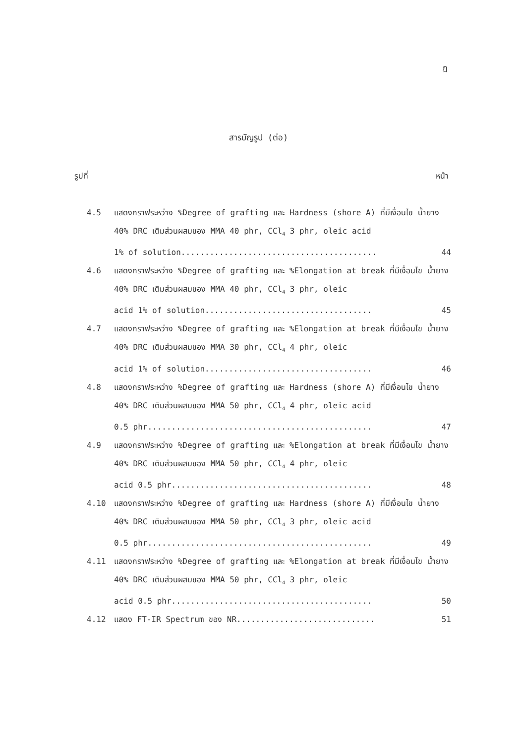ฎ
สารบัญรูป (ต่อ)
รูปที่ หน้า
4.5 แสดงกราฟระหว่าง %Degree of grafting และ Hardness (shore A) ที่มีเงื่อนไข น้ำยาง 40% DRC เติมส่วนผสมของ MMA 40 phr, CCl<sub>4</sub> 3 phr, oleic acid
1% of solution......................................... 44
4.6 แสดงกราฟระหว่าง %Degree of grafting และ %Elongation at break ที่มีเงื่อนไข น้ำยาง 40% DRC เติมส่วนผสมของ MMA 40 phr, CCl<sub>4</sub> 3 phr, oleic
acid 1% of solution................................... 45
4.7 แสดงกราฟระหว่าง %Degree of grafting และ %Elongation at break ที่มีเงื่อนไข น้ำยาง 40% DRC เติมส่วนผสมของ MMA 30 phr, CCl<sub>4</sub> 4 phr, oleic
acid 1% of solution................................... 46
4.8 แสดงกราฟระหว่าง %Degree of grafting และ Hardness (shore A) ที่มีเงื่อนไข น้ำยาง 40% DRC เติมส่วนผสมของ MMA 50 phr, CCl<sub>4</sub> 4 phr, oleic acid
0.5 phr............................................... 47
4.9 แสดงกราฟระหว่าง %Degree of grafting และ %Elongation at break ที่มีเงื่อนไข น้ำยาง 40% DRC เติมส่วนผสมของ MMA 50 phr, CCl<sub>4</sub> 4 phr, oleic
acid 0.5 phr.......................................... 48
4.10 แสดงกราฟระหว่าง %Degree of grafting และ Hardness (shore A) ที่มีเงื่อนไข น้ำยาง 40% DRC เติมส่วนผสมของ MMA 50 phr, CCl<sub>4</sub> 3 phr, oleic acid
0.5 phr............................................... 49
4.11 แสดงกราฟระหว่าง %Degree of grafting และ %Elongation at break ที่มีเงื่อนไข น้ำยาง 40% DRC เติมส่วนผสมของ MMA 50 phr, CCl<sub>4</sub> 3 phr, oleic
acid 0.5 phr.......................................... 50
4.12 แสดง FT-IR Spectrum ของ NR............................. 51